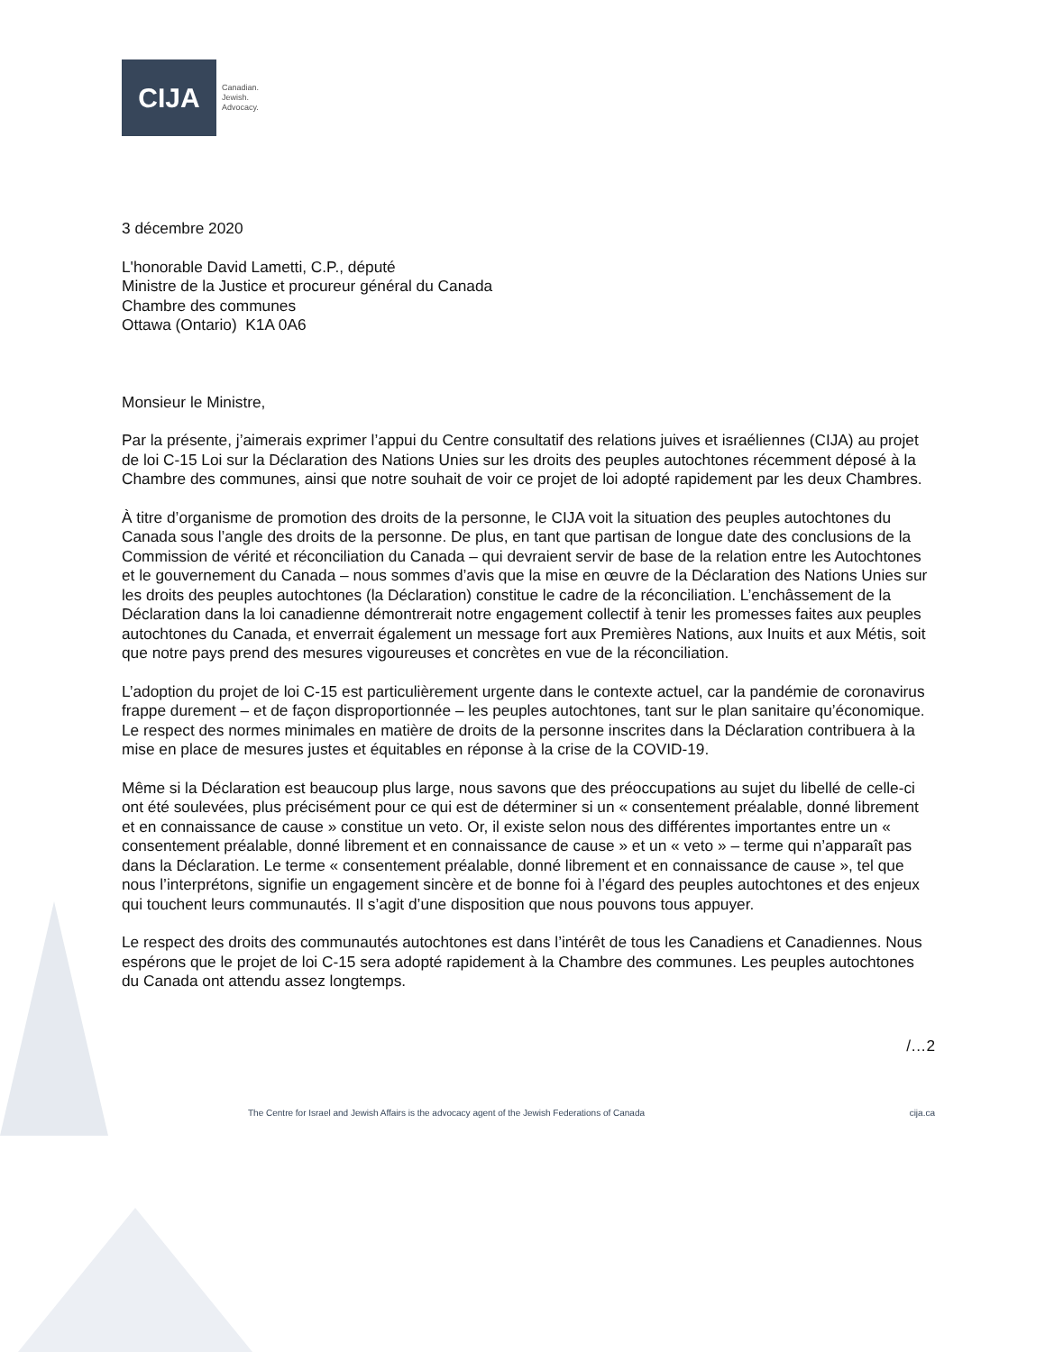CIJA
Canadian.
Jewish.
Advocacy.
3 décembre 2020
L'honorable David Lametti, C.P., député
Ministre de la Justice et procureur général du Canada
Chambre des communes
Ottawa (Ontario) K1A 0A6
Monsieur le Ministre,
Par la présente, j’aimerais exprimer l’appui du Centre consultatif des relations juives et israéliennes (CIJA) au projet de loi C-15 Loi sur la Déclaration des Nations Unies sur les droits des peuples autochtones récemment déposé à la Chambre des communes, ainsi que notre souhait de voir ce projet de loi adopté rapidement par les deux Chambres.
À titre d’organisme de promotion des droits de la personne, le CIJA voit la situation des peuples autochtones du Canada sous l’angle des droits de la personne. De plus, en tant que partisan de longue date des conclusions de la Commission de vérité et réconciliation du Canada – qui devraient servir de base de la relation entre les Autochtones et le gouvernement du Canada – nous sommes d’avis que la mise en œuvre de la Déclaration des Nations Unies sur les droits des peuples autochtones (la Déclaration) constitue le cadre de la réconciliation. L’enchâssement de la Déclaration dans la loi canadienne démontrerait notre engagement collectif à tenir les promesses faites aux peuples autochtones du Canada, et enverrait également un message fort aux Premières Nations, aux Inuits et aux Métis, soit que notre pays prend des mesures vigoureuses et concrètes en vue de la réconciliation.
L’adoption du projet de loi C-15 est particulièrement urgente dans le contexte actuel, car la pandémie de coronavirus frappe durement – et de façon disproportionnée – les peuples autochtones, tant sur le plan sanitaire qu’économique. Le respect des normes minimales en matière de droits de la personne inscrites dans la Déclaration contribuera à la mise en place de mesures justes et équitables en réponse à la crise de la COVID-19.
Même si la Déclaration est beaucoup plus large, nous savons que des préoccupations au sujet du libellé de celle-ci ont été soulevées, plus précisément pour ce qui est de déterminer si un « consentement préalable, donné librement et en connaissance de cause » constitue un veto. Or, il existe selon nous des différentes importantes entre un « consentement préalable, donné librement et en connaissance de cause » et un « veto » – terme qui n’apparaît pas dans la Déclaration. Le terme « consentement préalable, donné librement et en connaissance de cause », tel que nous l’interprétons, signifie un engagement sincère et de bonne foi à l’égard des peuples autochtones et des enjeux qui touchent leurs communautés. Il s’agit d’une disposition que nous pouvons tous appuyer.
Le respect des droits des communautés autochtones est dans l’intérêt de tous les Canadiens et Canadiennes. Nous espérons que le projet de loi C-15 sera adopté rapidement à la Chambre des communes. Les peuples autochtones du Canada ont attendu assez longtemps.
/…2
The Centre for Israel and Jewish Affairs is the advocacy agent of the Jewish Federations of Canada cija.ca